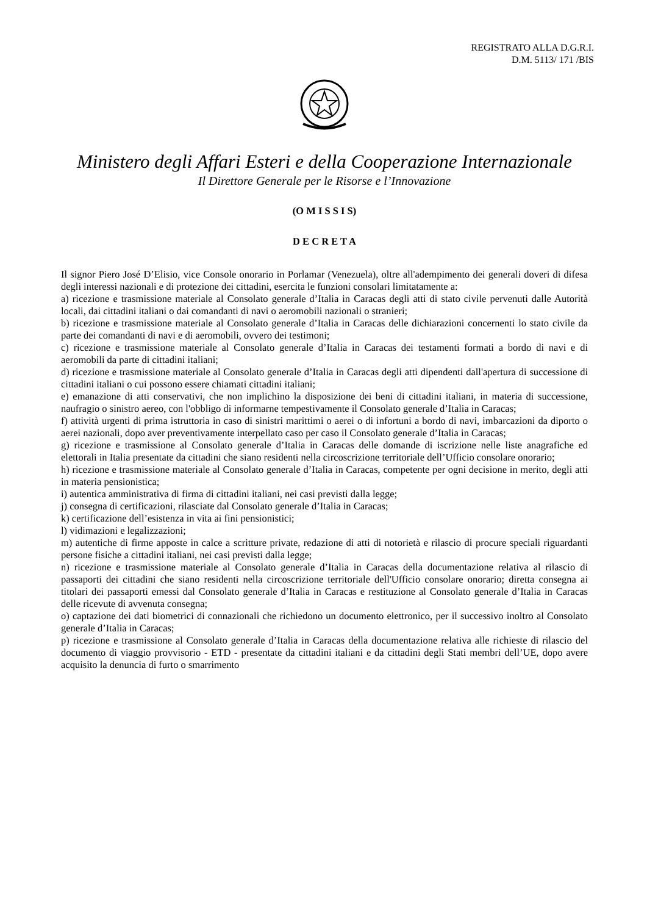REGISTRATO ALLA D.G.R.I.
D.M. 5113/ 171 /BIS
Ministero degli Affari Esteri e della Cooperazione Internazionale
Il Direttore Generale per le Risorse e l’Innovazione
(O M I S S I S)
D E C R E T A
Il signor Piero José D’Elisio, vice Console onorario in Porlamar (Venezuela), oltre all'adempimento dei generali doveri di difesa degli interessi nazionali e di protezione dei cittadini, esercita le funzioni consolari limitatamente a:
a) ricezione e trasmissione materiale al Consolato generale d’Italia in Caracas degli atti di stato civile pervenuti dalle Autorità locali, dai cittadini italiani o dai comandanti di navi o aeromobili nazionali o stranieri;
b) ricezione e trasmissione materiale al Consolato generale d’Italia in Caracas delle dichiarazioni concernenti lo stato civile da parte dei comandanti di navi e di aeromobili, ovvero dei testimoni;
c) ricezione e trasmissione materiale al Consolato generale d’Italia in Caracas dei testamenti formati a bordo di navi e di aeromobili da parte di cittadini italiani;
d) ricezione e trasmissione materiale al Consolato generale d’Italia in Caracas degli atti dipendenti dall'apertura di successione di cittadini italiani o cui possono essere chiamati cittadini italiani;
e) emanazione di atti conservativi, che non implichino la disposizione dei beni di cittadini italiani, in materia di successione, naufragio o sinistro aereo, con l'obbligo di informarne tempestivamente il Consolato generale d’Italia in Caracas;
f) attività urgenti di prima istruttoria in caso di sinistri marittimi o aerei o di infortuni a bordo di navi, imbarcazioni da diporto o aerei nazionali, dopo aver preventivamente interpellato caso per caso il Consolato generale d’Italia in Caracas;
g) ricezione e trasmissione al Consolato generale d’Italia in Caracas delle domande di iscrizione nelle liste anagrafiche ed elettorali in Italia presentate da cittadini che siano residenti nella circoscrizione territoriale dell’Ufficio consolare onorario;
h) ricezione e trasmissione materiale al Consolato generale d’Italia in Caracas, competente per ogni decisione in merito, degli atti in materia pensionistica;
i) autentica amministrativa di firma di cittadini italiani, nei casi previsti dalla legge;
j) consegna di certificazioni, rilasciate dal Consolato generale d’Italia in Caracas;
k) certificazione dell’esistenza in vita ai fini pensionistici;
l) vidimazioni e legalizzazioni;
m) autentiche di firme apposte in calce a scritture private, redazione di atti di notorietà e rilascio di procure speciali riguardanti persone fisiche a cittadini italiani, nei casi previsti dalla legge;
n) ricezione e trasmissione materiale al Consolato generale d’Italia in Caracas della documentazione relativa al rilascio di passaporti dei cittadini che siano residenti nella circoscrizione territoriale dell'Ufficio consolare onorario; diretta consegna ai titolari dei passaporti emessi dal Consolato generale d’Italia in Caracas e restituzione al Consolato generale d’Italia in Caracas delle ricevute di avvenuta consegna;
o) captazione dei dati biometrici di connazionali che richiedono un documento elettronico, per il successivo inoltro al Consolato generale d’Italia in Caracas;
p) ricezione e trasmissione al Consolato generale d’Italia in Caracas della documentazione relativa alle richieste di rilascio del documento di viaggio provvisorio - ETD - presentate da cittadini italiani e da cittadini degli Stati membri dell’UE, dopo avere acquisito la denuncia di furto o smarrimento